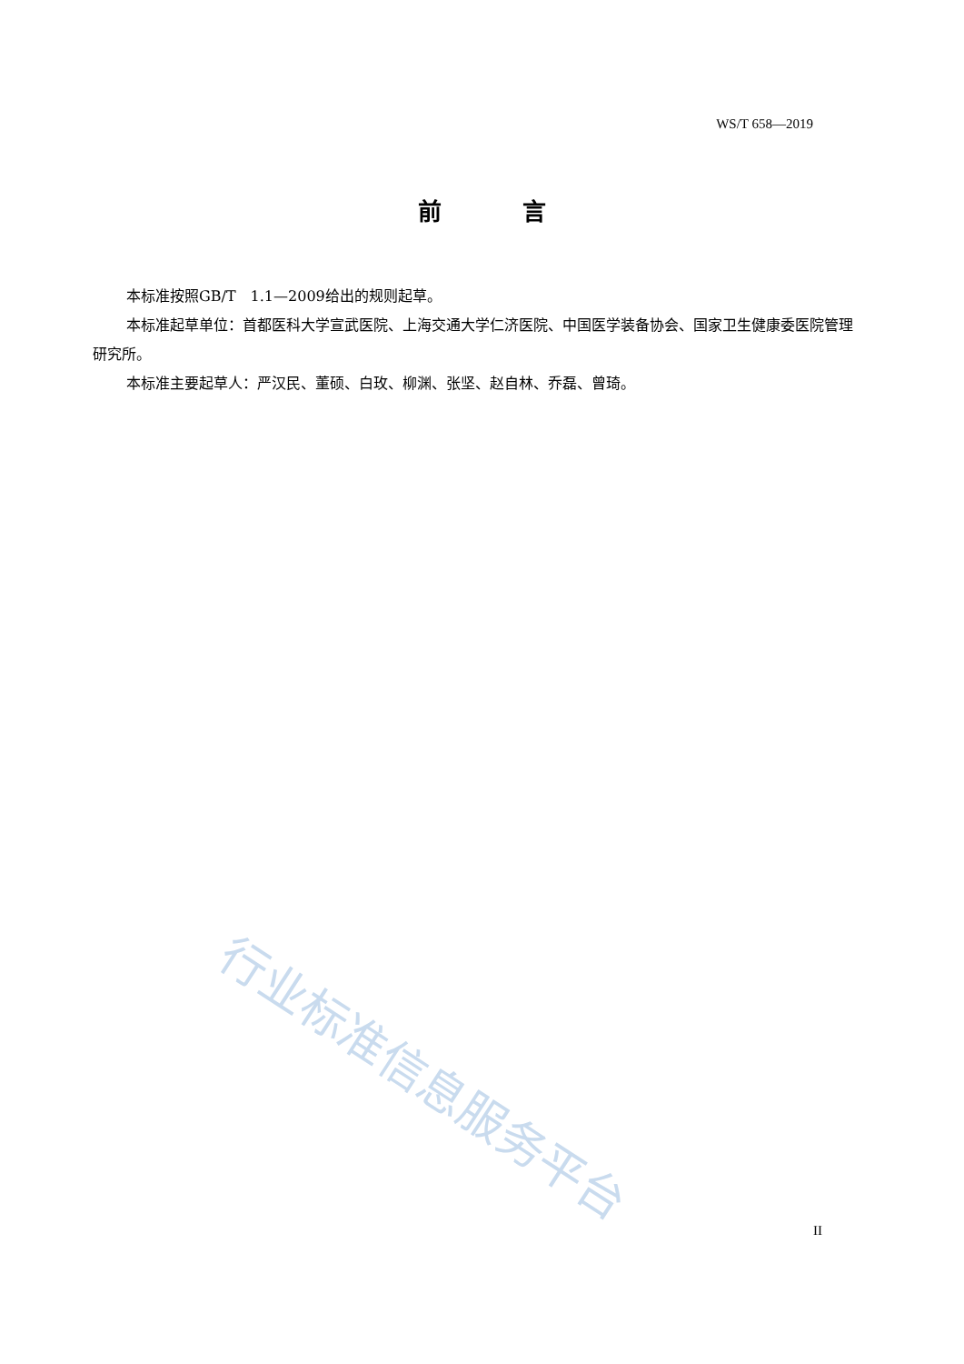WS/T 658—2019
前 言
本标准按照GB/T　1.1—2009给出的规则起草。
本标准起草单位：首都医科大学宣武医院、上海交通大学仁济医院、中国医学装备协会、国家卫生健康委医院管理研究所。
本标准主要起草人：严汉民、董硕、白玫、柳渊、张坚、赵自林、乔磊、曾琦。
行业标准信息服务平台
II